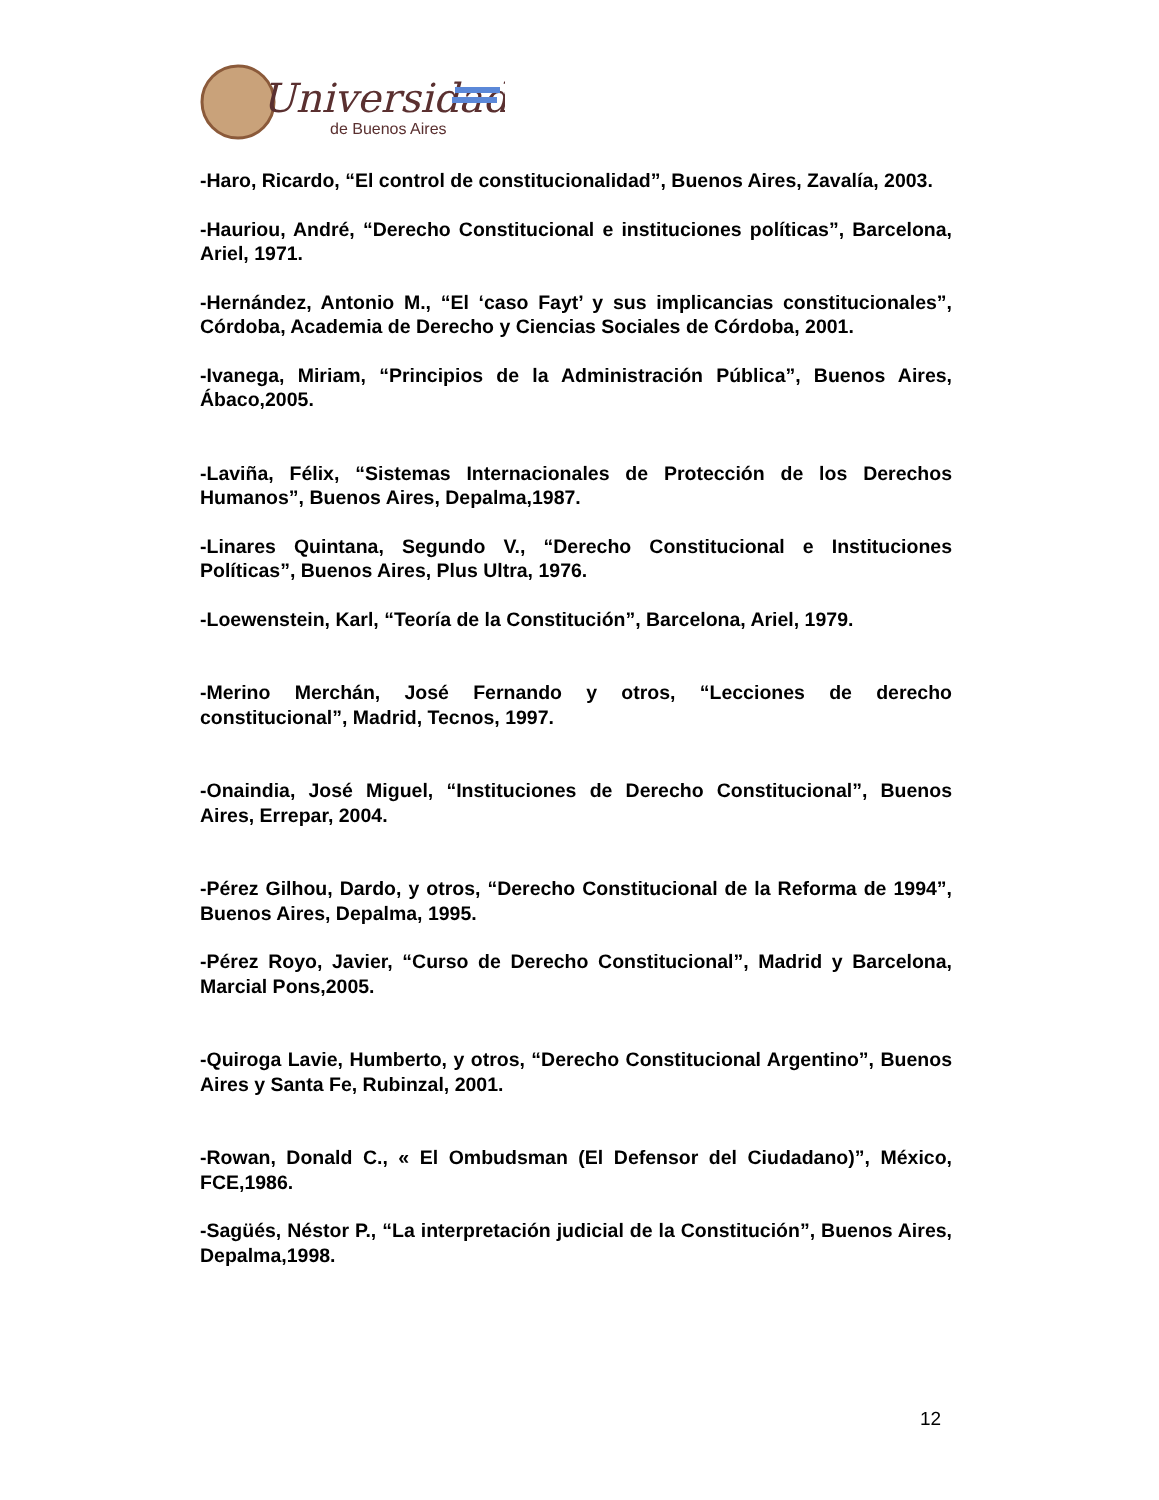Universidad
de Buenos Aires
-Haro, Ricardo, “El control de constitucionalidad”, Buenos Aires, Zavalía, 2003.
-Hauriou, André, “Derecho Constitucional e instituciones políticas”, Barcelona, Ariel, 1971.
-Hernández, Antonio M., “El ‘caso Fayt’ y sus implicancias constitucionales”, Córdoba, Academia de Derecho y Ciencias Sociales de Córdoba, 2001.
-Ivanega, Miriam, “Principios de la Administración Pública”, Buenos Aires, Ábaco,2005.
-Laviña, Félix, “Sistemas Internacionales de Protección de los Derechos Humanos”, Buenos Aires, Depalma,1987.
-Linares Quintana, Segundo V., “Derecho Constitucional e Instituciones Políticas”, Buenos Aires, Plus Ultra, 1976.
-Loewenstein, Karl, “Teoría de la Constitución”, Barcelona, Ariel, 1979.
-Merino Merchán, José Fernando y otros, “Lecciones de derecho constitucional”, Madrid, Tecnos, 1997.
-Onaindia, José Miguel, “Instituciones de Derecho Constitucional”, Buenos Aires, Errepar, 2004.
-Pérez Gilhou, Dardo, y otros, “Derecho Constitucional de la Reforma de 1994”, Buenos Aires, Depalma, 1995.
-Pérez Royo, Javier, “Curso de Derecho Constitucional”, Madrid y Barcelona, Marcial Pons,2005.
-Quiroga Lavie, Humberto, y otros, “Derecho Constitucional Argentino”, Buenos Aires y Santa Fe, Rubinzal, 2001.
-Rowan, Donald C., « El Ombudsman (El Defensor del Ciudadano)”, México, FCE,1986.
-Sagüés, Néstor P., “La interpretación judicial de la Constitución”, Buenos Aires, Depalma,1998.
12